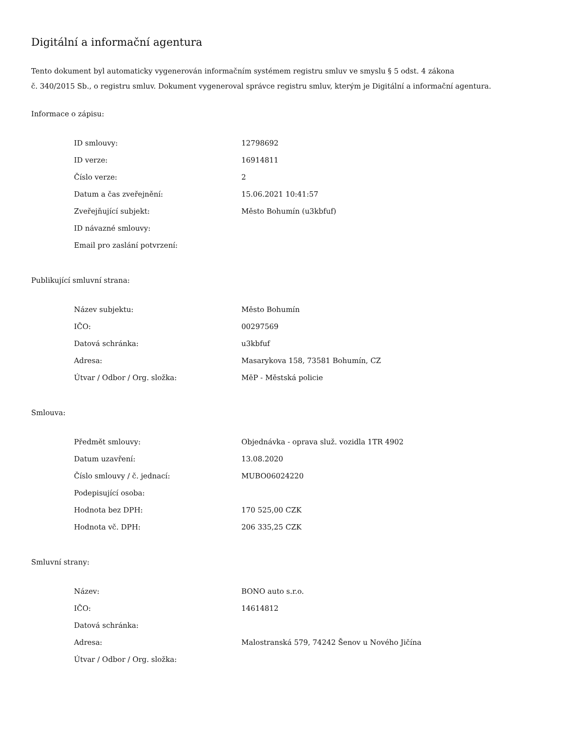Digitální a informační agentura
Tento dokument byl automaticky vygenerován informačním systémem registru smluv ve smyslu § 5 odst. 4 zákona
č. 340/2015 Sb., o registru smluv. Dokument vygeneroval správce registru smluv, kterým je Digitální a informační agentura.
Informace o zápisu:
| ID smlouvy: | 12798692 |
| ID verze: | 16914811 |
| Číslo verze: | 2 |
| Datum a čas zveřejnění: | 15.06.2021 10:41:57 |
| Zveřejňující subjekt: | Město Bohumín (u3kbfuf) |
| ID návazné smlouvy: | |
| Email pro zaslání potvrzení: | |
Publikující smluvní strana:
| Název subjektu: | Město Bohumín |
| IČO: | 00297569 |
| Datová schránka: | u3kbfuf |
| Adresa: | Masarykova 158, 73581 Bohumín, CZ |
| Útvar / Odbor / Org. složka: | MěP - Městská policie |
Smlouva:
| Předmět smlouvy: | Objednávka - oprava služ. vozidla 1TR 4902 |
| Datum uzavření: | 13.08.2020 |
| Číslo smlouvy / č. jednací: | MUBO06024220 |
| Podepisující osoba: | |
| Hodnota bez DPH: | 170 525,00 CZK |
| Hodnota vč. DPH: | 206 335,25 CZK |
Smluvní strany:
| Název: | BONO auto s.r.o. |
| IČO: | 14614812 |
| Datová schránka: | |
| Adresa: | Malostranská 579, 74242 Šenov u Nového Jičína |
| Útvar / Odbor / Org. složka: | |